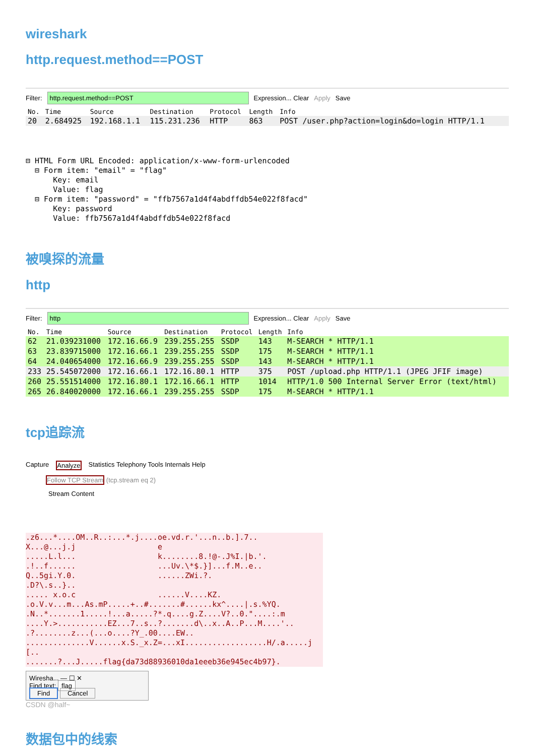wireshark
http.request.method==POST
Filter: http.request.method==POST Expression... Clear Apply Save
| No. | Time | Source | Destination | Protocol | Length | Info |
| --- | --- | --- | --- | --- | --- | --- |
| 20 | 2.684925 | 192.168.1.1 | 115.231.236 | HTTP | 863 | POST /user.php?action=login&do=login HTTP/1.1 |
⊟ HTML Form URL Encoded: application/x-www-form-urlencoded
  ⊟ Form item: "email" = "flag"
      Key: email
      Value: flag
  ⊟ Form item: "password" = "ffb7567a1d4f4abdffdb54e022f8facd"
      Key: password
      Value: ffb7567a1d4f4abdffdb54e022f8facd
被嗅探的流量
http
Filter: http Expression... Clear Apply Save
| No. | Time | Source | Destination | Protocol | Length | Info |
| --- | --- | --- | --- | --- | --- | --- |
| 62 | 21.039231000 | 172.16.66.9 | 239.255.255 | SSDP | 143 | M-SEARCH * HTTP/1.1 |
| 63 | 23.839715000 | 172.16.66.1 | 239.255.255 | SSDP | 175 | M-SEARCH * HTTP/1.1 |
| 64 | 24.040654000 | 172.16.66.9 | 239.255.255 | SSDP | 143 | M-SEARCH * HTTP/1.1 |
| 233 | 25.545072000 | 172.16.66.1 | 172.16.80.1 | HTTP | 375 | POST /upload.php HTTP/1.1 (JPEG JFIF image) |
| 260 | 25.551514000 | 172.16.80.1 | 172.16.66.1 | HTTP | 1014 | HTTP/1.0 500 Internal Server Error (text/html) |
| 265 | 26.840020000 | 172.16.66.1 | 239.255.255 | SSDP | 175 | M-SEARCH * HTTP/1.1 |
tcp追踪流
Capture Analyze Statistics Telephony Tools Internals Help
Follow TCP Stream (tcp.stream eq 2)
Stream Content
.z6...*....OM..R..:...*.j....oe.vd.r.'...n..b.].7..
X...@...j.j                  e
.....L.l...                  k........8.!@-.J%I.|b.'.
.!..f......                  ...Uv.\*$.}]...f.M..e..
Q..5gi.Y.0.                  ......ZWi.?.
.D?\.s..}..
..... x.o.c                  ......V....KZ.
.o.V.v...m...As.mP.....+..#.......#......kx^....|.s.%YQ.
.N..*.......1.....!...a.....?*.q....g.Z....V?..0."....:.m
....Y.>...........EZ...7..s..?.......d\..x..A..P...M....'..
.?........z...(...o....?Y_.00....EW..
..............V......x.S._x.Z=...xI..................H/.a.....j
[..
.......?...J.....flag{da73d88936010da1eeeb36e945ec4b97}.
Wiresha... — ☐ ✕
Find text: flag
Find Cancel
CSDN @half~
数据包中的线索